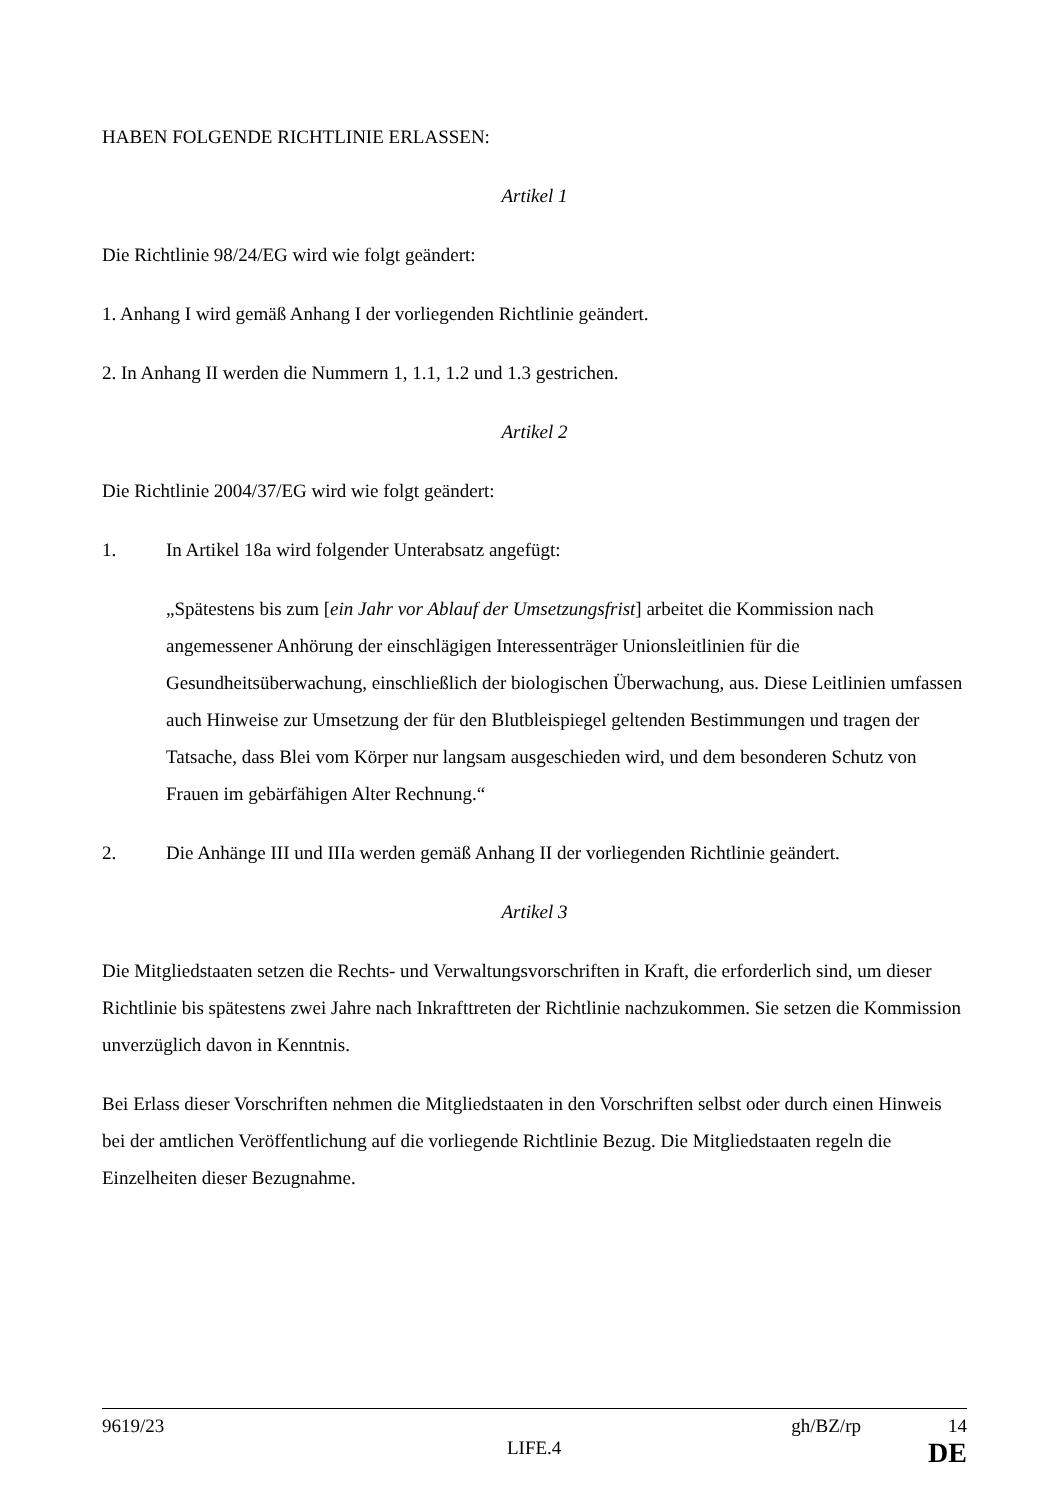HABEN FOLGENDE RICHTLINIE ERLASSEN:
Artikel 1
Die Richtlinie 98/24/EG wird wie folgt geändert:
1. Anhang I wird gemäß Anhang I der vorliegenden Richtlinie geändert.
2. In Anhang II werden die Nummern 1, 1.1, 1.2 und 1.3 gestrichen.
Artikel 2
Die Richtlinie 2004/37/EG wird wie folgt geändert:
1. In Artikel 18a wird folgender Unterabsatz angefügt:
„Spätestens bis zum [ein Jahr vor Ablauf der Umsetzungsfrist] arbeitet die Kommission nach angemessener Anhörung der einschlägigen Interessenträger Unionsleitlinien für die Gesundheitsüberwachung, einschließlich der biologischen Überwachung, aus. Diese Leitlinien umfassen auch Hinweise zur Umsetzung der für den Blutbleispiegel geltenden Bestimmungen und tragen der Tatsache, dass Blei vom Körper nur langsam ausgeschieden wird, und dem besonderen Schutz von Frauen im gebärfähigen Alter Rechnung.“
2. Die Anhänge III und IIIa werden gemäß Anhang II der vorliegenden Richtlinie geändert.
Artikel 3
Die Mitgliedstaaten setzen die Rechts- und Verwaltungsvorschriften in Kraft, die erforderlich sind, um dieser Richtlinie bis spätestens zwei Jahre nach Inkrafttreten der Richtlinie nachzukommen. Sie setzen die Kommission unverzüglich davon in Kenntnis.
Bei Erlass dieser Vorschriften nehmen die Mitgliedstaaten in den Vorschriften selbst oder durch einen Hinweis bei der amtlichen Veröffentlichung auf die vorliegende Richtlinie Bezug. Die Mitgliedstaaten regeln die Einzelheiten dieser Bezugnahme.
9619/23 gh/BZ/rp 14
LIFE.4 DE